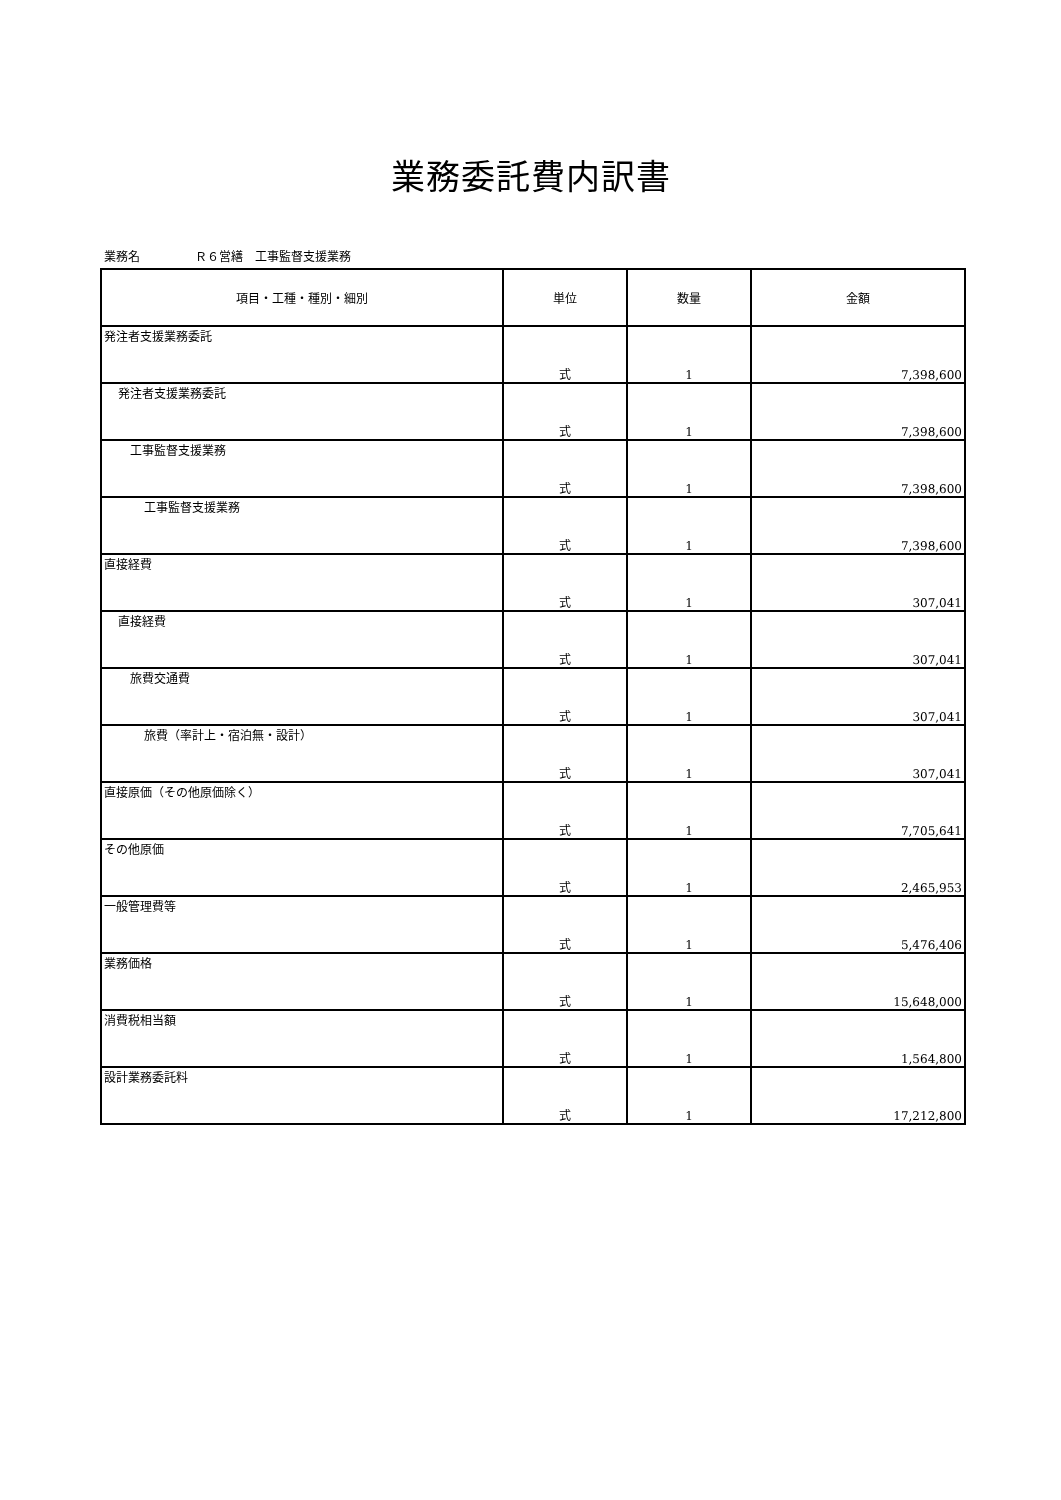業務委託費内訳書
業務名 Ｒ６営繕　工事監督支援業務
| 項目・工種・種別・細別 | 単位 | 数量 | 金額 |
| --- | --- | --- | --- |
| 発注者支援業務委託 | 式 | 1 | 7,398,600 |
| 発注者支援業務委託 | 式 | 1 | 7,398,600 |
| 工事監督支援業務 | 式 | 1 | 7,398,600 |
| 工事監督支援業務 | 式 | 1 | 7,398,600 |
| 直接経費 | 式 | 1 | 307,041 |
| 直接経費 | 式 | 1 | 307,041 |
| 旅費交通費 | 式 | 1 | 307,041 |
| 旅費（率計上・宿泊無・設計） | 式 | 1 | 307,041 |
| 直接原価（その他原価除く） | 式 | 1 | 7,705,641 |
| その他原価 | 式 | 1 | 2,465,953 |
| 一般管理費等 | 式 | 1 | 5,476,406 |
| 業務価格 | 式 | 1 | 15,648,000 |
| 消費税相当額 | 式 | 1 | 1,564,800 |
| 設計業務委託料 | 式 | 1 | 17,212,800 |